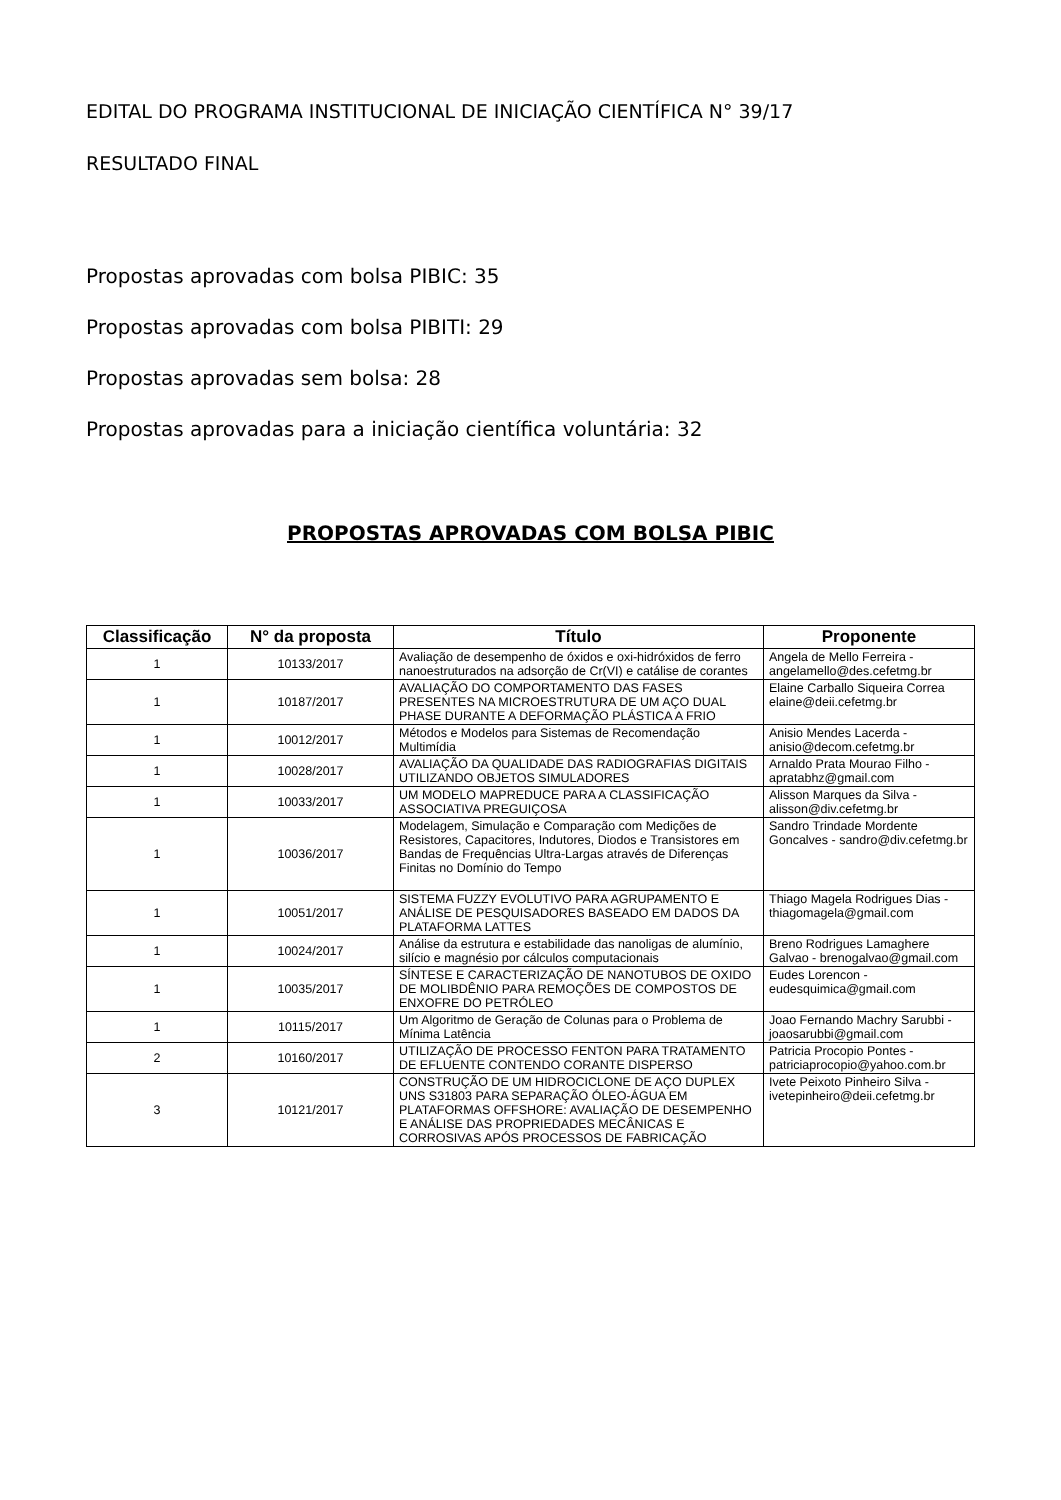EDITAL DO PROGRAMA INSTITUCIONAL DE INICIAÇÃO CIENTÍFICA N° 39/17
RESULTADO FINAL
Propostas aprovadas com bolsa PIBIC: 35
Propostas aprovadas com bolsa PIBITI: 29
Propostas aprovadas sem bolsa: 28
Propostas aprovadas para a iniciação científica voluntária: 32
PROPOSTAS APROVADAS COM BOLSA PIBIC
| Classificação | N° da proposta | Título | Proponente |
| --- | --- | --- | --- |
| 1 | 10133/2017 | Avaliação de desempenho de óxidos e oxi-hidróxidos de ferro nanoestruturados na adsorção de Cr(VI) e catálise de corantes | Angela de Mello Ferreira - angelamello@des.cefetmg.br |
| 1 | 10187/2017 | AVALIAÇÃO DO COMPORTAMENTO DAS FASES PRESENTES NA MICROESTRUTURA DE UM AÇO DUAL PHASE DURANTE A DEFORMAÇÃO PLÁSTICA A FRIO | Elaine Carballo Siqueira Correa elaine@deii.cefetmg.br |
| 1 | 10012/2017 | Métodos e Modelos para Sistemas de Recomendação Multimídia | Anisio Mendes Lacerda - anisio@decom.cefetmg.br |
| 1 | 10028/2017 | AVALIAÇÃO DA QUALIDADE DAS RADIOGRAFIAS DIGITAIS UTILIZANDO OBJETOS SIMULADORES | Arnaldo Prata Mourao Filho - apratabhz@gmail.com |
| 1 | 10033/2017 | UM MODELO MAPREDUCE PARA A CLASSIFICAÇÃO ASSOCIATIVA PREGUIÇOSA | Alisson Marques da Silva - alisson@div.cefetmg.br |
| 1 | 10036/2017 | Modelagem, Simulação e Comparação com Medições de Resistores, Capacitores, Indutores, Diodos e Transistores em Bandas de Frequências Ultra-Largas através de Diferenças Finitas no Domínio do Tempo | Sandro Trindade Mordente Goncalves - sandro@div.cefetmg.br |
| 1 | 10051/2017 | SISTEMA FUZZY EVOLUTIVO PARA AGRUPAMENTO E ANÁLISE DE PESQUISADORES BASEADO EM DADOS DA PLATAFORMA LATTES | Thiago Magela Rodrigues Dias - thiagomagela@gmail.com |
| 1 | 10024/2017 | Análise da estrutura e estabilidade das nanoligas de alumínio, silício e magnésio por cálculos computacionais | Breno Rodrigues Lamaghere Galvao - brenogalvao@gmail.com |
| 1 | 10035/2017 | SÍNTESE E CARACTERIZAÇÃO DE NANOTUBOS DE OXIDO DE MOLIBDÊNIO PARA REMOÇÕES DE COMPOSTOS DE ENXOFRE DO PETRÓLEO | Eudes Lorencon - eudesquimica@gmail.com |
| 1 | 10115/2017 | Um Algoritmo de Geração de Colunas para o Problema de Mínima Latência | Joao Fernando Machry Sarubbi - joaosarubbi@gmail.com |
| 2 | 10160/2017 | UTILIZAÇÃO DE PROCESSO FENTON PARA TRATAMENTO DE EFLUENTE CONTENDO CORANTE DISPERSO | Patricia Procopio Pontes - patriciaprocopio@yahoo.com.br |
| 3 | 10121/2017 | CONSTRUÇÃO DE UM HIDROCICLONE DE AÇO DUPLEX UNS S31803 PARA SEPARAÇÃO ÓLEO-ÁGUA EM PLATAFORMAS OFFSHORE: AVALIAÇÃO DE DESEMPENHO E ANÁLISE DAS PROPRIEDADES MECÂNICAS E CORROSIVAS APÓS PROCESSOS DE FABRICAÇÃO | Ivete Peixoto Pinheiro Silva - ivetepinheiro@deii.cefetmg.br |